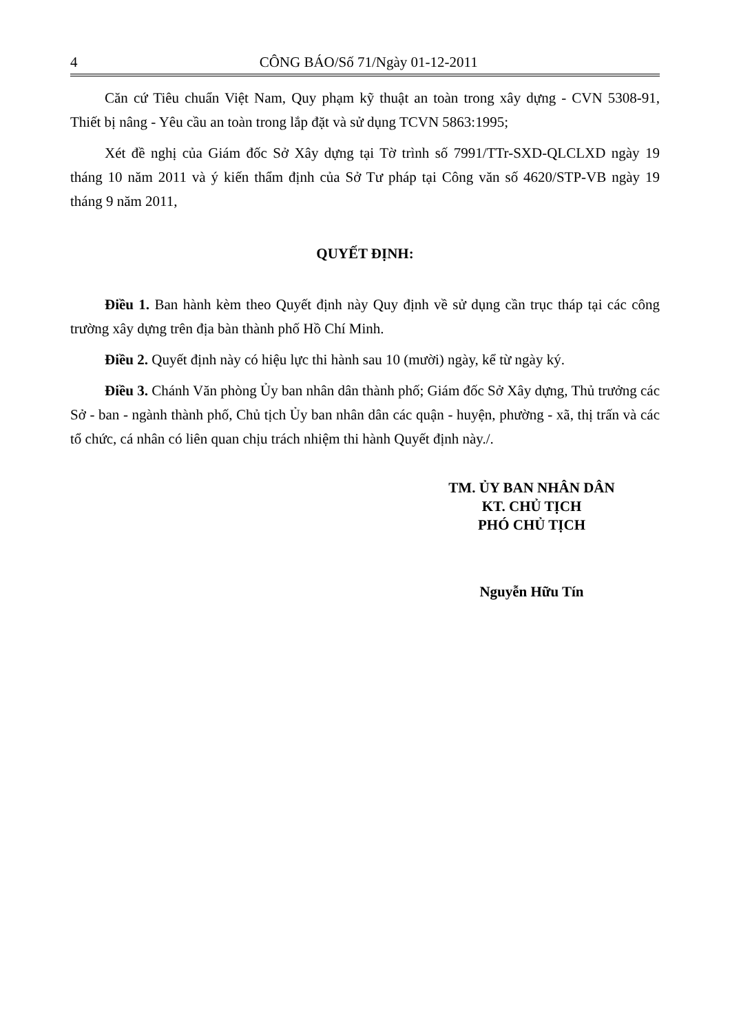4 CÔNG BÁO/Số 71/Ngày 01-12-2011
Căn cứ Tiêu chuẩn Việt Nam, Quy phạm kỹ thuật an toàn trong xây dựng - CVN 5308-91, Thiết bị nâng - Yêu cầu an toàn trong lắp đặt và sử dụng TCVN 5863:1995;
Xét đề nghị của Giám đốc Sở Xây dựng tại Tờ trình số 7991/TTr-SXD-QLCLXD ngày 19 tháng 10 năm 2011 và ý kiến thẩm định của Sở Tư pháp tại Công văn số 4620/STP-VB ngày 19 tháng 9 năm 2011,
QUYẾT ĐỊNH:
Điều 1. Ban hành kèm theo Quyết định này Quy định về sử dụng cần trục tháp tại các công trường xây dựng trên địa bàn thành phố Hồ Chí Minh.
Điều 2. Quyết định này có hiệu lực thi hành sau 10 (mười) ngày, kể từ ngày ký.
Điều 3. Chánh Văn phòng Ủy ban nhân dân thành phố; Giám đốc Sở Xây dựng, Thủ trưởng các Sở - ban - ngành thành phố, Chủ tịch Ủy ban nhân dân các quận - huyện, phường - xã, thị trấn và các tổ chức, cá nhân có liên quan chịu trách nhiệm thi hành Quyết định này./.
TM. ỦY BAN NHÂN DÂN
KT. CHỦ TỊCH
PHÓ CHỦ TỊCH
Nguyễn Hữu Tín